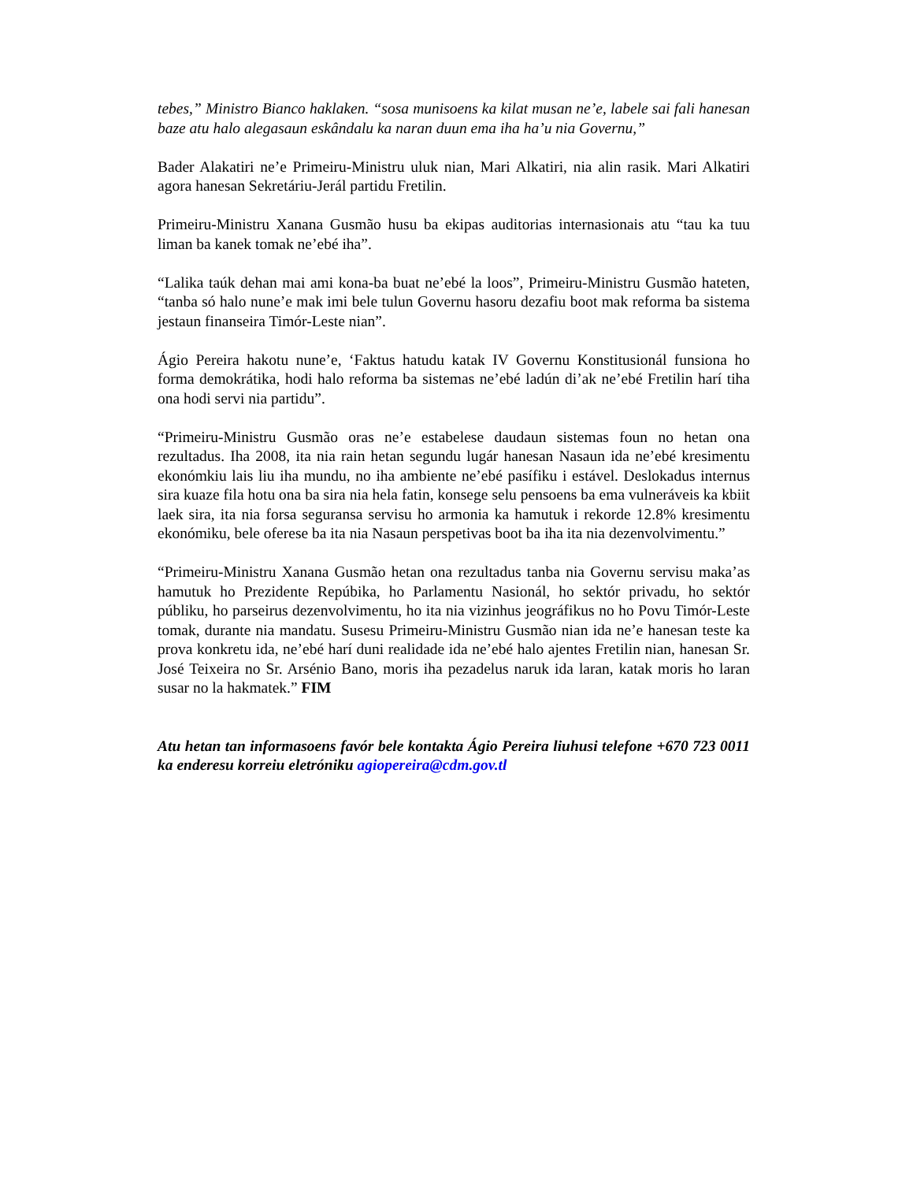tebes,” Ministro Bianco haklaken. “sosa munisoens ka kilat musan ne’e, labele sai fali hanesan baze atu halo alegasaun eskândalu ka naran duun ema iha ha’u nia Governu,”
Bader Alakatiri ne’e Primeiru-Ministru uluk nian, Mari Alkatiri, nia alin rasik. Mari Alkatiri agora hanesan Sekretáriu-Jerál partidu Fretilin.
Primeiru-Ministru Xanana Gusmão husu ba ekipas auditorias internasionais atu “tau ka tuu liman ba kanek tomak ne’ebé iha”.
“Lalika taúk dehan mai ami kona-ba buat ne’ebé la loos”, Primeiru-Ministru Gusmão hateten, “tanba só halo nune’e mak imi bele tulun Governu hasoru dezafiu boot mak reforma ba sistema jestaun finanseira Timór-Leste nian”.
Ágio Pereira hakotu nune’e, ‘Faktus hatudu katak IV Governu Konstitusionál funsiona ho forma demokrátika, hodi halo reforma ba sistemas ne’ebé ladún di’ak ne’ebé Fretilin harí tiha ona hodi servi nia partidu”.
“Primeiru-Ministru Gusmão oras ne’e estabelese daudaun sistemas foun no hetan ona rezultadus. Iha 2008, ita nia rain hetan segundu lugár hanesan Nasaun ida ne’ebé kresimentu ekonómkiu lais liu iha mundu, no iha ambiente ne’ebé pasífiku i estável. Deslokadus internus sira kuaze fila hotu ona ba sira nia hela fatin, konsege selu pensoens ba ema vulneráveis ka kbiit laek sira, ita nia forsa seguransa servisu ho armonia ka hamutuk i rekorde 12.8% kresimentu ekonómiku, bele oferese ba ita nia Nasaun perspetivas boot ba iha ita nia dezenvolvimentu.”
“Primeiru-Ministru Xanana Gusmão hetan ona rezultadus tanba nia Governu servisu maka’as hamutuk ho Prezidente Repúbika, ho Parlamentu Nasionál, ho sektór privadu, ho sektór públiku, ho parseirus dezenvolvimentu, ho ita nia vizinhus jeográfikus no ho Povu Timór-Leste tomak, durante nia mandatu. Susesu Primeiru-Ministru Gusmão nian ida ne’e hanesan teste ka prova konkretu ida, ne’ebé harí duni realidade ida ne’ebé halo ajentes Fretilin nian, hanesan Sr. José Teixeira no Sr. Arsénio Bano, moris iha pezadelus naruk ida laran, katak moris ho laran susar no la hakmatek.” FIM
Atu hetan tan informasoens favór bele kontakta Ágio Pereira liuhusi telefone +670 723 0011 ka enderesu korreiu eletróniku agiopereira@cdm.gov.tl